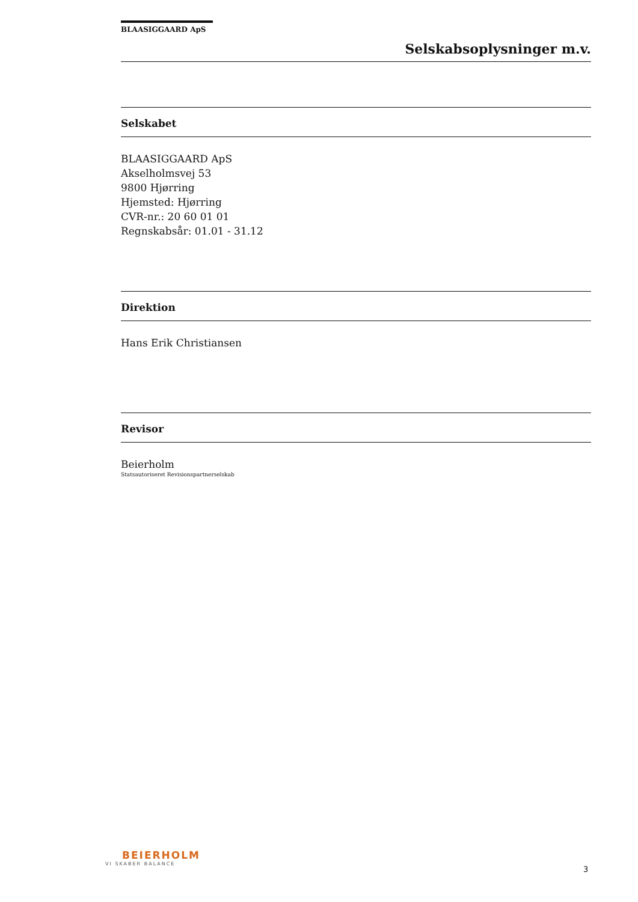BLAASIGGAARD ApS
Selskabsoplysninger m.v.
Selskabet
BLAASIGGAARD ApS
Akselholmsvej 53
9800 Hjørring
Hjemsted: Hjørring
CVR-nr.: 20 60 01 01
Regnskabsår: 01.01 - 31.12
Direktion
Hans Erik Christiansen
Revisor
Beierholm
Statsautoriseret Revisionspartnerselskab
BEIERHOLM
VI SKABER BALANCE
3